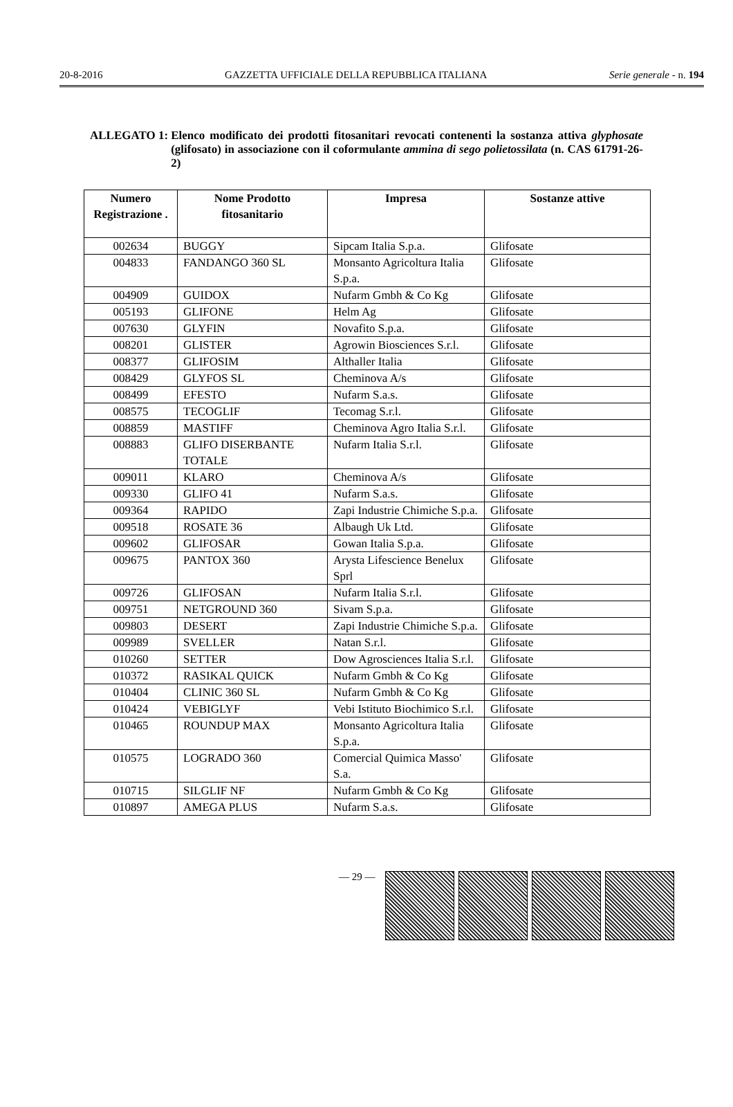20-8-2016 GAZZETTA UFFICIALE DELLA REPUBBLICA ITALIANA Serie generale - n. 194
ALLEGATO 1: Elenco modificato dei prodotti fitosanitari revocati contenenti la sostanza attiva glyphosate (glifosato) in associazione con il coformulante ammina di sego polietossilata (n. CAS 61791-26-2)
| Numero Registrazione . | Nome Prodotto fitosanitario | Impresa | Sostanze attive |
| --- | --- | --- | --- |
| 002634 | BUGGY | Sipcam Italia S.p.a. | Glifosate |
| 004833 | FANDANGO 360 SL | Monsanto Agricoltura Italia S.p.a. | Glifosate |
| 004909 | GUIDOX | Nufarm Gmbh & Co Kg | Glifosate |
| 005193 | GLIFONE | Helm Ag | Glifosate |
| 007630 | GLYFIN | Novafito S.p.a. | Glifosate |
| 008201 | GLISTER | Agrowin Biosciences S.r.l. | Glifosate |
| 008377 | GLIFOSIM | Althaller Italia | Glifosate |
| 008429 | GLYFOS SL | Cheminova A/s | Glifosate |
| 008499 | EFESTO | Nufarm S.a.s. | Glifosate |
| 008575 | TECOGLIF | Tecomag S.r.l. | Glifosate |
| 008859 | MASTIFF | Cheminova Agro Italia S.r.l. | Glifosate |
| 008883 | GLIFO DISERBANTE TOTALE | Nufarm Italia S.r.l. | Glifosate |
| 009011 | KLARO | Cheminova A/s | Glifosate |
| 009330 | GLIFO 41 | Nufarm S.a.s. | Glifosate |
| 009364 | RAPIDO | Zapi Industrie Chimiche S.p.a. | Glifosate |
| 009518 | ROSATE 36 | Albaugh Uk Ltd. | Glifosate |
| 009602 | GLIFOSAR | Gowan Italia S.p.a. | Glifosate |
| 009675 | PANTOX 360 | Arysta Lifescience Benelux Sprl | Glifosate |
| 009726 | GLIFOSAN | Nufarm Italia S.r.l. | Glifosate |
| 009751 | NETGROUND 360 | Sivam S.p.a. | Glifosate |
| 009803 | DESERT | Zapi Industrie Chimiche S.p.a. | Glifosate |
| 009989 | SVELLER | Natan S.r.l. | Glifosate |
| 010260 | SETTER | Dow Agrosciences Italia S.r.l. | Glifosate |
| 010372 | RASIKAL QUICK | Nufarm Gmbh & Co Kg | Glifosate |
| 010404 | CLINIC 360 SL | Nufarm Gmbh & Co Kg | Glifosate |
| 010424 | VEBIGLYF | Vebi Istituto Biochimico S.r.l. | Glifosate |
| 010465 | ROUNDUP MAX | Monsanto Agricoltura Italia S.p.a. | Glifosate |
| 010575 | LOGRADO 360 | Comercial Quimica Masso' S.a. | Glifosate |
| 010715 | SILGLIF NF | Nufarm Gmbh & Co Kg | Glifosate |
| 010897 | AMEGA PLUS | Nufarm S.a.s. | Glifosate |
— 29 —